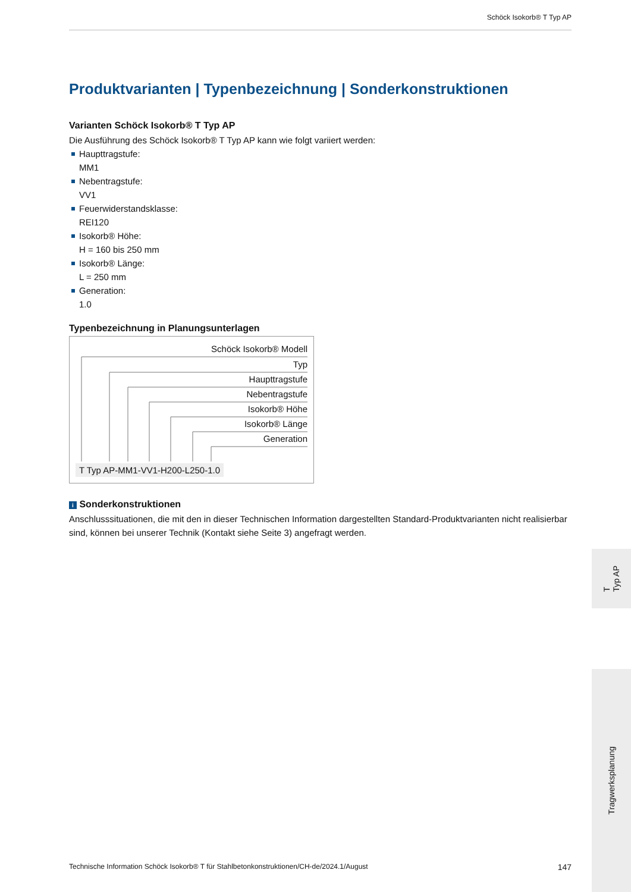Schöck Isokorb® T Typ AP
Produktvarianten | Typenbezeichnung | Sonderkonstruktionen
Varianten Schöck Isokorb® T Typ AP
Die Ausführung des Schöck Isokorb® T Typ AP kann wie folgt variiert werden:
Haupttragstufe:
MM1
Nebentragstufe:
VV1
Feuerwiderstandsklasse:
REI120
Isokorb® Höhe:
H = 160 bis 250 mm
Isokorb® Länge:
L = 250 mm
Generation:
1.0
Typenbezeichnung in Planungsunterlagen
Schöck Isokorb® Modell
Typ
Haupttragstufe
Nebentragstufe
Isokorb® Höhe
Isokorb® Länge
Generation
T Typ AP-MM1-VV1-H200-L250-1.0
i Sonderkonstruktionen
Anschlusssituationen, die mit den in dieser Technischen Information dargestellten Standard-Produktvarianten nicht realisierbar sind, können bei unserer Technik (Kontakt siehe Seite 3) angefragt werden.
T
Typ AP
Tragwerksplanung
Technische Information Schöck Isokorb® T für Stahlbetonkonstruktionen/CH-de/2024.1/August 147